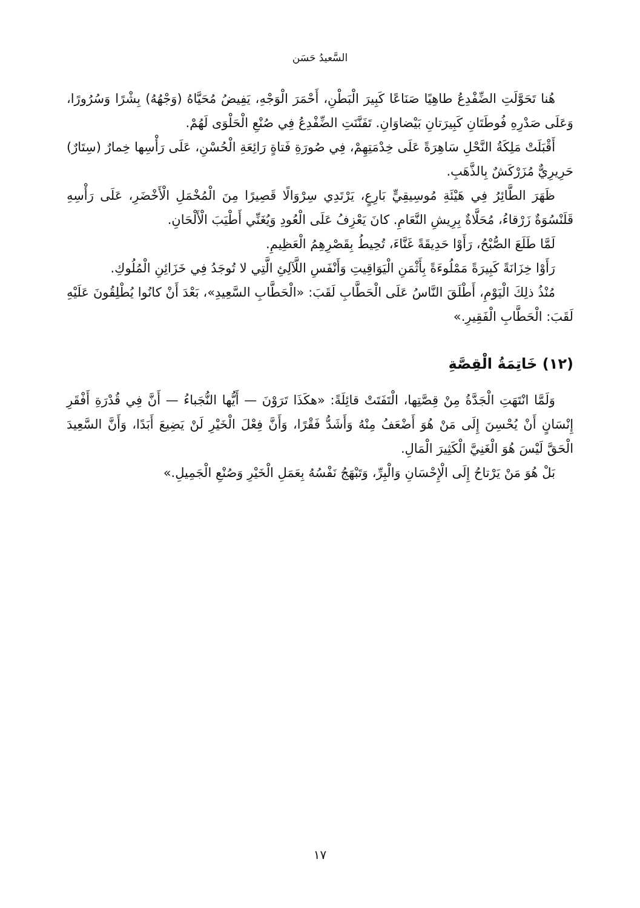السَّعيدُ حَسَن
هُنا تَحَوَّلَتِ الضِّفْدِعُ طاهِيًا صَنَاعًا كَبِيرَ الْبَطْنِ، أَحْمَرَ الْوَجْهِ، يَفِيضُ مُحَيَّاهُ (وَجْهُهُ) بِشْرًا وَسُرُورًا، وَعَلَى صَدْرِهِ فُوطَتَانِ كَبِيرَتانِ بَيْضاوَانِ. تَفَنَّنَتِ الضِّفْدِعُ فِي صُنْعِ الْحَلْوَى لَهُمْ.
أَقْبَلَتْ مَلِكَةُ النَّحْلِ سَاهِرَةً عَلَى خِدْمَتِهِمْ، فِي صُورَةِ فَتاةٍ رَائِعَةِ الْحُسْنِ، عَلَى رَأْسِها خِمارٌ (سِتَارٌ) حَرِيرِيٌّ مُزَرْكَشٌ بِالذَّهَبِ.
ظَهَرَ الطَّائِرُ فِي هَيْئَةِ مُوسِيقِيٍّ بَارِعٍ، يَرْتَدِي سِرْوَالًا قَصِيرًا مِنَ الْمُخْمَلِ الْأَخْضَرِ، عَلَى رَأْسِهِ قَلَنْسُوَةٌ زَرْقاءُ، مُحَلَّاةٌ بِرِيشِ النَّعَامِ. كانَ يَعْزِفُ عَلَى الْعُودِ وَيُغَنِّي أَطْيَبَ الْأَلْحَانِ.
لَمَّا طَلَعَ الصُّبْحُ، رَأَوْا حَدِيقَةً غَنَّاءَ، تُحِيطُ بِقَصْرِهِمُ الْعَظِيمِ.
رَأَوْا خِزَانَةً كَبِيرَةً مَمْلُوءَةً بِأَثْمَنِ الْيَوَاقِيتِ وَأَنْفَسِ اللَّآلِئِ الَّتِي لا تُوجَدُ فِي خَزَائِنِ الْمُلُوكِ.
مُنْذُ ذلِكَ الْيَوْمِ، أَطْلَقَ النَّاسُ عَلَى الْحَطَّابِ لَقَبَ: «الْحَطَّابِ السَّعِيدِ»، بَعْدَ أَنْ كانُوا يُطْلِقُونَ عَلَيْهِ لَقَبَ: الْحَطَّابِ الْفَقِيرِ.»
(١٢) خَاتِمَةُ الْقِصَّةِ
وَلَمَّا انْتَهَتِ الْجَدَّةُ مِنْ قِصَّتِها، الْتَفَتَتْ قائِلَةً: «هكَذَا تَرَوْنَ — أَيُّها النُّجَباءُ — أَنَّ فِي قُدْرَةِ أَفْقَرِ إِنْسَانٍ أَنْ يُحْسِنَ إِلَى مَنْ هُوَ أَضْعَفُ مِنْهُ وَأَشَدُّ فَقْرًا، وَأَنَّ فِعْلَ الْخَيْرِ لَنْ يَضِيعَ أَبَدًا، وَأَنَّ السَّعِيدَ الْحَقَّ لَيْسَ هُوَ الْغَنِيَّ الْكَثِيرَ الْمَالِ.
بَلْ هُوَ مَنْ يَرْتاحُ إِلَى الْإِحْسَانِ وَالْبِرِّ، وَتَبْهَجُ نَفْسُهُ بِعَمَلِ الْخَيْرِ وَصُنْعِ الْجَمِيلِ.»
١٧